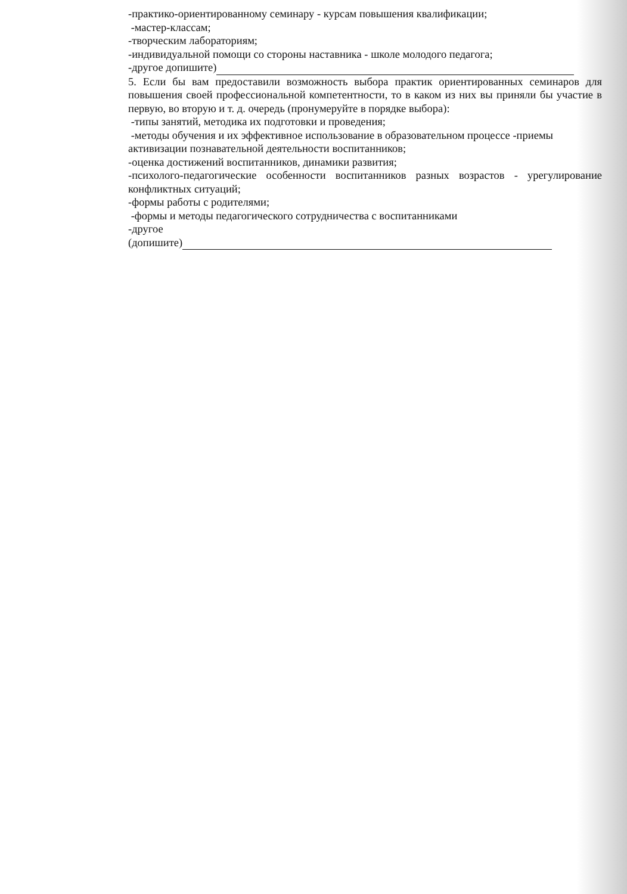-практико-ориентированному семинару - курсам повышения квалификации;
-мастер-классам;
-творческим лабораториям;
-индивидуальной помощи со стороны наставника - школе молодого педагога;
-другое допишите)
5. Если бы вам предоставили возможность выбора практик ориентированных семинаров для повышения своей профессиональной компетентности, то в каком из них вы приняли бы участие в первую, во вторую и т. д. очередь (пронумеруйте в порядке выбора):
-типы занятий, методика их подготовки и проведения;
-методы обучения и их эффективное использование в образовательном процессе -приемы активизации познавательной деятельности воспитанников;
-оценка достижений воспитанников, динамики развития;
-психолого-педагогические особенности воспитанников разных возрастов - урегулирование конфликтных ситуаций;
-формы работы с родителями;
-формы и методы педагогического сотрудничества с воспитанниками
-другое
(допишите)